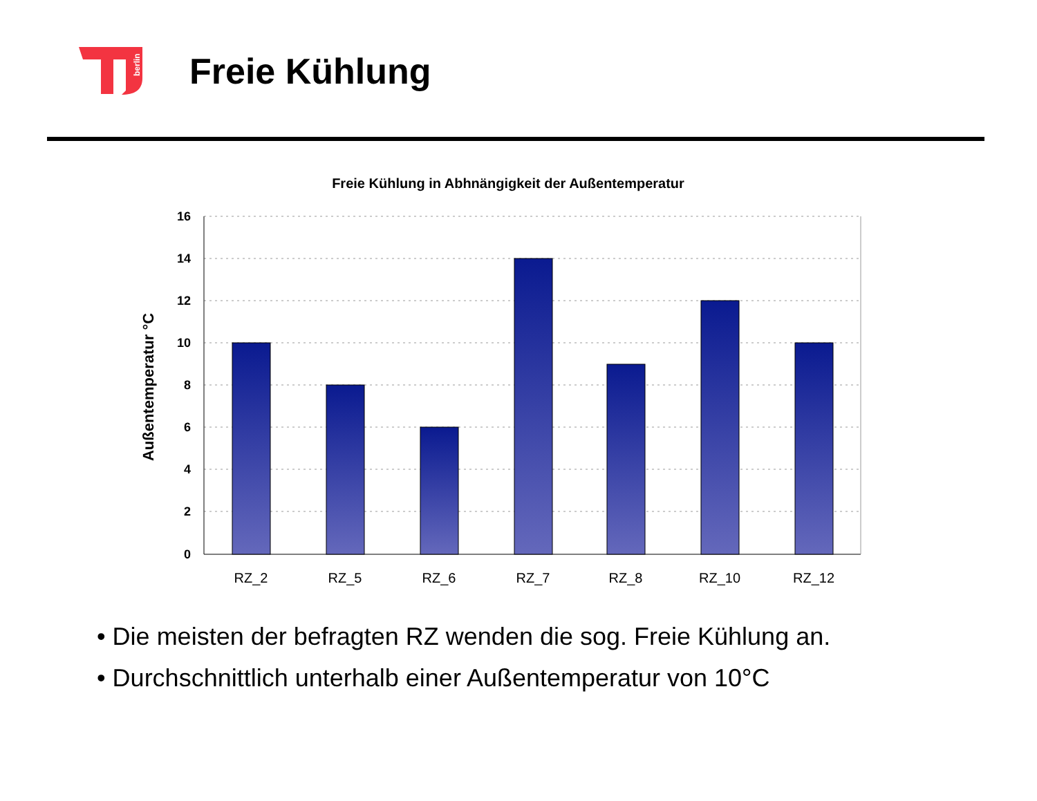berlin
Freie Kühlung
Freie Kühlung in Abhnängigkeit der Außentemperatur
16
14
12
10
8
6
4
2
0
Außentemperatur °C
RZ_2
RZ_5
RZ_6
RZ_7
RZ_8
RZ_10
RZ_12
• Die meisten der befragten RZ wenden die sog. Freie Kühlung an.
• Durchschnittlich unterhalb einer Außentemperatur von 10°C